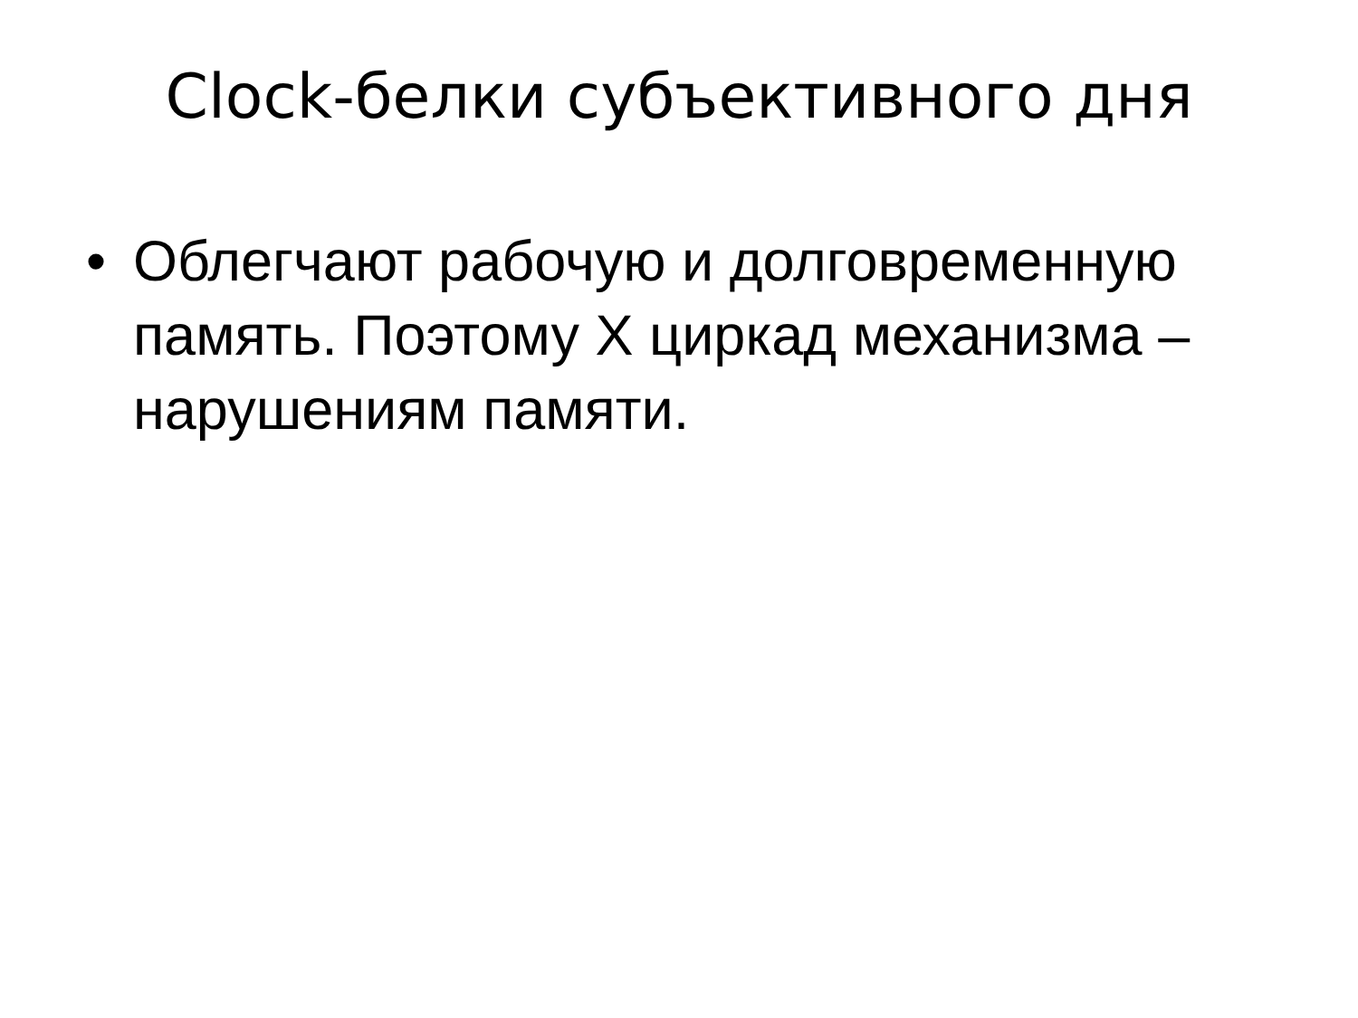Clock-белки субъективного дня
• Облегчают рабочую и долговременную память. Поэтому Х циркад механизма – нарушениям памяти.